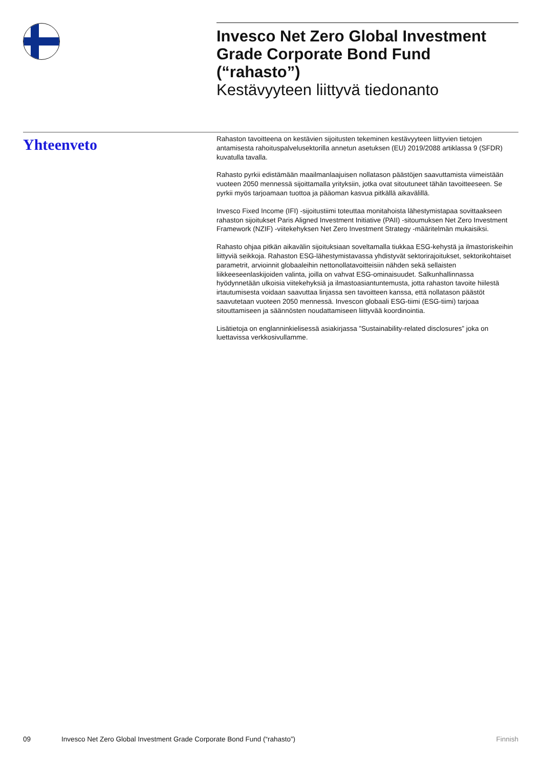Invesco Net Zero Global Investment Grade Corporate Bond Fund (“rahasto”)
Kestävyyteen liittyvä tiedonanto
Yhteenveto
Rahaston tavoitteena on kestävien sijoitusten tekeminen kestävyyteen liittyvien tietojen antamisesta rahoituspalvelusektorilla annetun asetuksen (EU) 2019/2088 artiklassa 9 (SFDR) kuvatulla tavalla.
Rahasto pyrkii edistämään maailmanlaajuisen nollatason päästöjen saavuttamista viimeistään vuoteen 2050 mennessä sijoittamalla yrityksiin, jotka ovat sitoutuneet tähän tavoitteeseen. Se pyrkii myös tarjoamaan tuottoa ja pääoman kasvua pitkällä aikavälillä.
Invesco Fixed Income (IFI) -sijoitustiimi toteuttaa monitahoista lähestymistapaa sovittaakseen rahaston sijoitukset Paris Aligned Investment Initiative (PAII) -sitoumuksen Net Zero Investment Framework (NZIF) -viitekehyksen Net Zero Investment Strategy -määritelmän mukaisiksi.
Rahasto ohjaa pitkän aikavälin sijoituksiaan soveltamalla tiukkaa ESG-kehystä ja ilmastoriskeihin liittyviä seikkoja. Rahaston ESG-lähestymistavassa yhdistyvät sektorirajoitukset, sektorikohtaiset parametrit, arvioinnit globaaleihin nettonollatavoitteisiin nähden sekä sellaisten liikkeeseenlaskijoiden valinta, joilla on vahvat ESG-ominaisuudet. Salkunhallinnassa hyödynnetään ulkoisia viitekehyksiä ja ilmastoasiantuntemusta, jotta rahaston tavoite hiilestä irtautumisesta voidaan saavuttaa linjassa sen tavoitteen kanssa, että nollatason päästöt saavutetaan vuoteen 2050 mennessä. Invescon globaali ESG-tiimi (ESG-tiimi) tarjoaa sitouttamiseen ja säännösten noudattamiseen liittyvää koordinointia.
Lisätietoja on englanninkielisessä asiakirjassa ”Sustainability-related disclosures” joka on luettavissa verkkosivullamme.
09 Invesco Net Zero Global Investment Grade Corporate Bond Fund (“rahasto”) Finnish